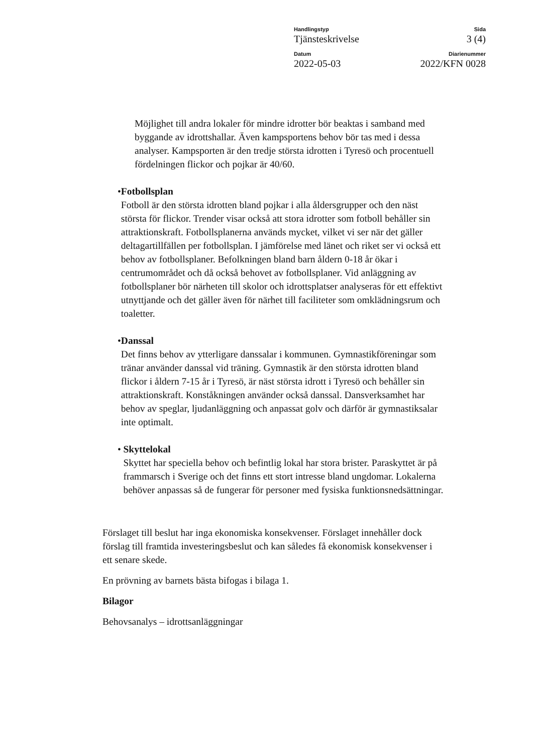Handlingstyp
Tjänsteskrivelse
Sida
3 (4)
Datum
2022-05-03
Diarienummer
2022/KFN 0028
Möjlighet till andra lokaler för mindre idrotter bör beaktas i samband med byggande av idrottshallar. Även kampsportens behov bör tas med i dessa analyser. Kampsporten är den tredje största idrotten i Tyresö och procentuell fördelningen flickor och pojkar är 40/60.
• Fotbollsplan
Fotboll är den största idrotten bland pojkar i alla åldersgrupper och den näst största för flickor. Trender visar också att stora idrotter som fotboll behåller sin attraktionskraft. Fotbollsplanerna används mycket, vilket vi ser när det gäller deltagartillfällen per fotbollsplan. I jämförelse med länet och riket ser vi också ett behov av fotbollsplaner. Befolkningen bland barn åldern 0-18 år ökar i centrumområdet och då också behovet av fotbollsplaner. Vid anläggning av fotbollsplaner bör närheten till skolor och idrottsplatser analyseras för ett effektivt utnyttjande och det gäller även för närhet till faciliteter som omklädningsrum och toaletter.
• Danssal
Det finns behov av ytterligare danssalar i kommunen. Gymnastikföreningar som tränar använder danssal vid träning. Gymnastik är den största idrotten bland flickor i åldern 7-15 år i Tyresö, är näst största idrott i Tyresö och behåller sin attraktionskraft. Konståkningen använder också danssal. Dansverksamhet har behov av speglar, ljudanläggning och anpassat golv och därför är gymnastiksalar inte optimalt.
• Skyttelokal
Skyttet har speciella behov och befintlig lokal har stora brister. Paraskyttet är på frammarsch i Sverige och det finns ett stort intresse bland ungdomar. Lokalerna behöver anpassas så de fungerar för personer med fysiska funktionsnedsättningar.
Förslaget till beslut har inga ekonomiska konsekvenser. Förslaget innehåller dock förslag till framtida investeringsbeslut och kan således få ekonomisk konsekvenser i ett senare skede.
En prövning av barnets bästa bifogas i bilaga 1.
Bilagor
Behovsanalys – idrottsanläggningar